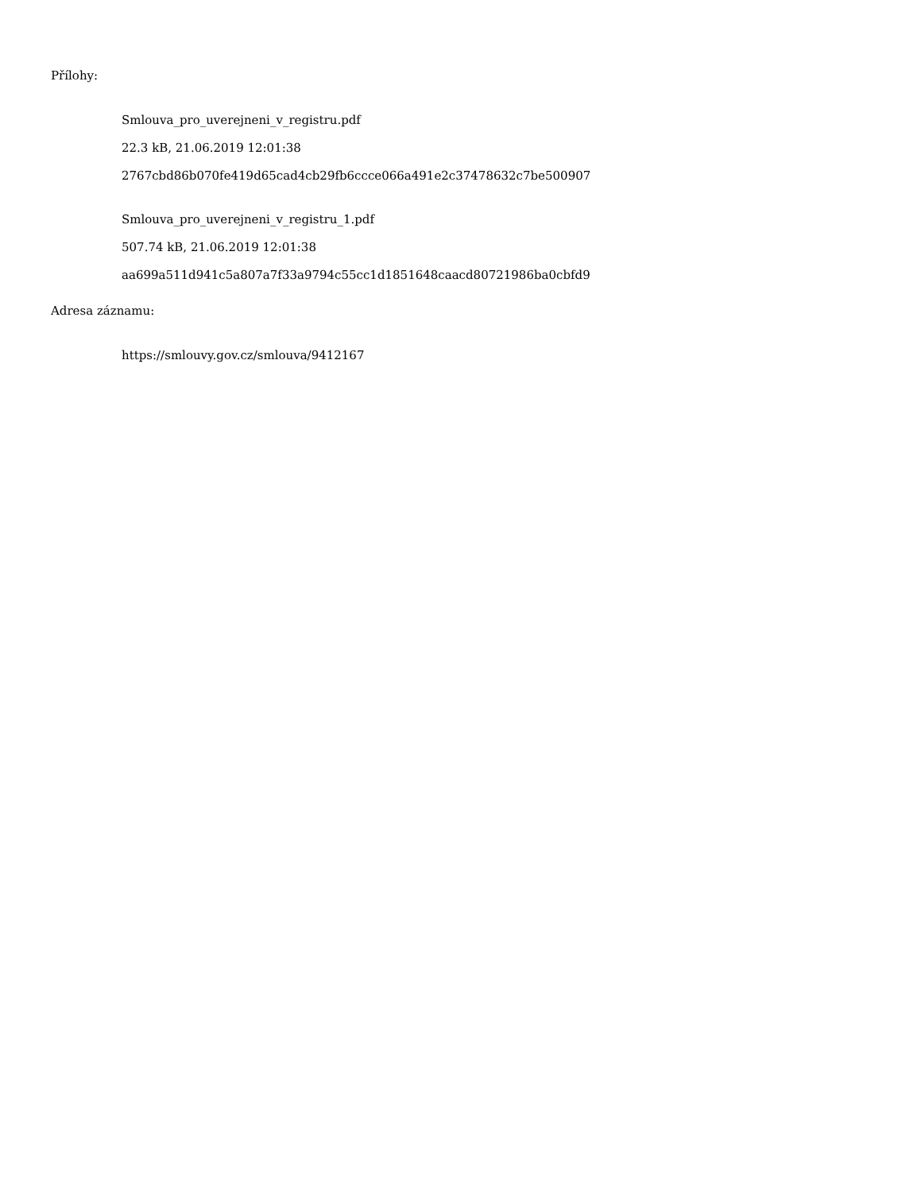Přílohy:
Smlouva_pro_uverejneni_v_registru.pdf
22.3 kB, 21.06.2019 12:01:38
2767cbd86b070fe419d65cad4cb29fb6ccce066a491e2c37478632c7be500907
Smlouva_pro_uverejneni_v_registru_1.pdf
507.74 kB, 21.06.2019 12:01:38
aa699a511d941c5a807a7f33a9794c55cc1d1851648caacd80721986ba0cbfd9
Adresa záznamu:
https://smlouvy.gov.cz/smlouva/9412167